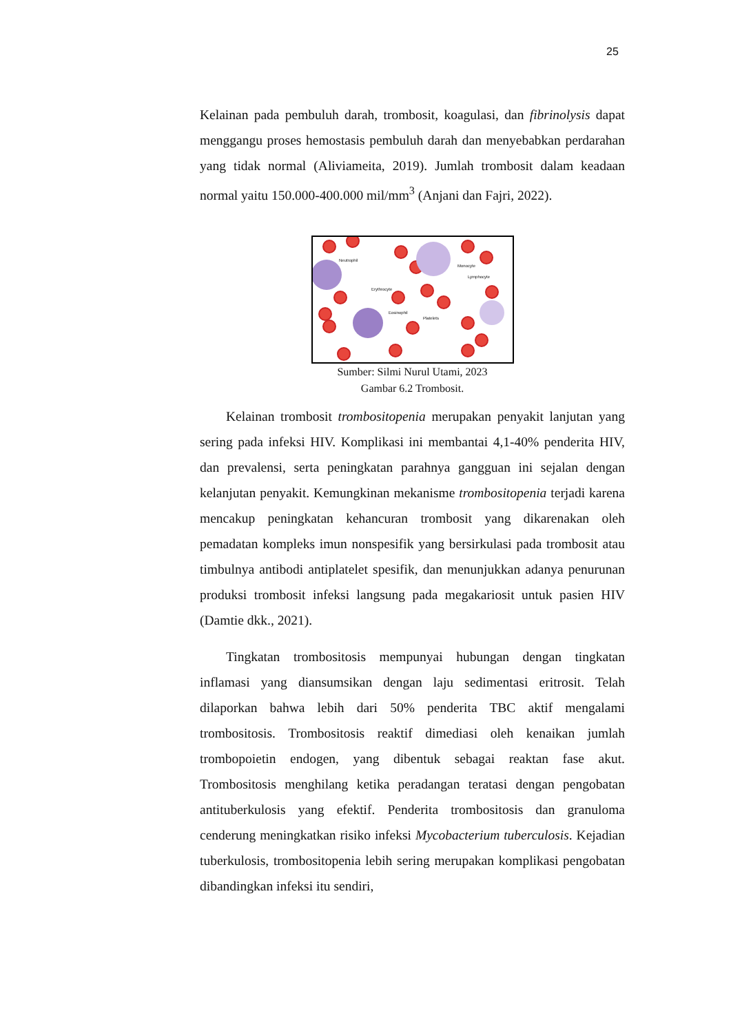25
Kelainan pada pembuluh darah, trombosit, koagulasi, dan fibrinolysis dapat menggangu proses hemostasis pembuluh darah dan menyebabkan perdarahan yang tidak normal (Aliviameita, 2019). Jumlah trombosit dalam keadaan normal yaitu 150.000-400.000 mil/mm<sup>3</sup> (Anjani dan Fajri, 2022).
Neutrophil
Monocyte
Lymphocyte
Erythrocyte
Eosinophil
Platelets
Sumber: Silmi Nurul Utami, 2023
Gambar 6.2 Trombosit.
Kelainan trombosit trombositopenia merupakan penyakit lanjutan yang sering pada infeksi HIV. Komplikasi ini membantai 4,1-40% penderita HIV, dan prevalensi, serta peningkatan parahnya gangguan ini sejalan dengan kelanjutan penyakit. Kemungkinan mekanisme trombositopenia terjadi karena mencakup peningkatan kehancuran trombosit yang dikarenakan oleh pemadatan kompleks imun nonspesifik yang bersirkulasi pada trombosit atau timbulnya antibodi antiplatelet spesifik, dan menunjukkan adanya penurunan produksi trombosit infeksi langsung pada megakariosit untuk pasien HIV (Damtie dkk., 2021).
Tingkatan trombositosis mempunyai hubungan dengan tingkatan inflamasi yang diansumsikan dengan laju sedimentasi eritrosit. Telah dilaporkan bahwa lebih dari 50% penderita TBC aktif mengalami trombositosis. Trombositosis reaktif dimediasi oleh kenaikan jumlah trombopoietin endogen, yang dibentuk sebagai reaktan fase akut. Trombositosis menghilang ketika peradangan teratasi dengan pengobatan antituberkulosis yang efektif. Penderita trombositosis dan granuloma cenderung meningkatkan risiko infeksi Mycobacterium tuberculosis. Kejadian tuberkulosis, trombositopenia lebih sering merupakan komplikasi pengobatan dibandingkan infeksi itu sendiri,